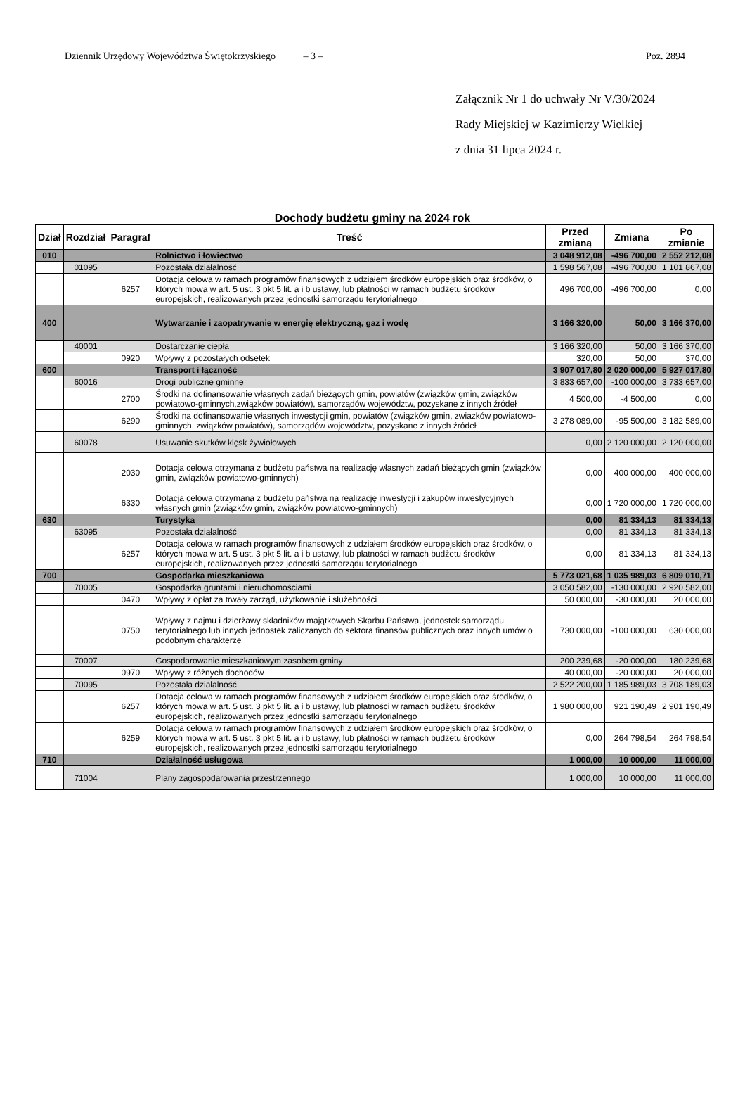Dziennik Urzędowy Województwa Świętokrzyskiego – 3 – Poz. 2894
Załącznik Nr 1 do uchwały Nr V/30/2024
Rady Miejskiej w Kazimierzy Wielkiej
z dnia 31 lipca 2024 r.
Dochody budżetu gminy na 2024 rok
| Dział | Rozdział | Paragraf | Treść | Przed zmianą | Zmiana | Po zmianie |
| --- | --- | --- | --- | --- | --- | --- |
| 010 | | | Rolnictwo i łowiectwo | 3 048 912,08 | -496 700,00 | 2 552 212,08 |
| | 01095 | | Pozostała działalność | 1 598 567,08 | -496 700,00 | 1 101 867,08 |
| | | 6257 | Dotacja celowa w ramach programów finansowych z udziałem środków europejskich oraz środków, o których mowa w art. 5 ust. 3 pkt 5 lit. a i b ustawy, lub płatności w ramach budżetu środków europejskich, realizowanych przez jednostki samorządu terytorialnego | 496 700,00 | -496 700,00 | 0,00 |
| 400 | | | Wytwarzanie i zaopatrywanie w energię elektryczną, gaz i wodę | 3 166 320,00 | 50,00 | 3 166 370,00 |
| | 40001 | | Dostarczanie ciepła | 3 166 320,00 | 50,00 | 3 166 370,00 |
| | | 0920 | Wpływy z pozostałych odsetek | 320,00 | 50,00 | 370,00 |
| 600 | | | Transport i łączność | 3 907 017,80 | 2 020 000,00 | 5 927 017,80 |
| | 60016 | | Drogi publiczne gminne | 3 833 657,00 | -100 000,00 | 3 733 657,00 |
| | | 2700 | Środki na dofinansowanie własnych zadań bieżących gmin, powiatów (związków gmin, związków powiatowo-gminnych,związków powiatów), samorządów województw, pozyskane z innych źródeł | 4 500,00 | -4 500,00 | 0,00 |
| | | 6290 | Środki na dofinansowanie własnych inwestycji gmin, powiatów (związków gmin, zwiazków powiatowo-gminnych, związków powiatów), samorządów województw, pozyskane z innych źródeł | 3 278 089,00 | -95 500,00 | 3 182 589,00 |
| | 60078 | | Usuwanie skutków klęsk żywiołowych | 0,00 | 2 120 000,00 | 2 120 000,00 |
| | | 2030 | Dotacja celowa otrzymana z budżetu państwa na realizację własnych zadań bieżących gmin (związków gmin, związków powiatowo-gminnych) | 0,00 | 400 000,00 | 400 000,00 |
| | | 6330 | Dotacja celowa otrzymana z budżetu państwa na realizację inwestycji i zakupów inwestycyjnych własnych gmin (związków gmin, związków powiatowo-gminnych) | 0,00 | 1 720 000,00 | 1 720 000,00 |
| 630 | | | Turystyka | 0,00 | 81 334,13 | 81 334,13 |
| | 63095 | | Pozostała działalność | 0,00 | 81 334,13 | 81 334,13 |
| | | 6257 | Dotacja celowa w ramach programów finansowych z udziałem środków europejskich oraz środków, o których mowa w art. 5 ust. 3 pkt 5 lit. a i b ustawy, lub płatności w ramach budżetu środków europejskich, realizowanych przez jednostki samorządu terytorialnego | 0,00 | 81 334,13 | 81 334,13 |
| 700 | | | Gospodarka mieszkaniowa | 5 773 021,68 | 1 035 989,03 | 6 809 010,71 |
| | 70005 | | Gospodarka gruntami i nieruchomościami | 3 050 582,00 | -130 000,00 | 2 920 582,00 |
| | | 0470 | Wpływy z opłat za trwały zarząd, użytkowanie i służebności | 50 000,00 | -30 000,00 | 20 000,00 |
| | | 0750 | Wpływy z najmu i dzierżawy składników majątkowych Skarbu Państwa, jednostek samorządu terytorialnego lub innych jednostek zaliczanych do sektora finansów publicznych oraz innych umów o podobnym charakterze | 730 000,00 | -100 000,00 | 630 000,00 |
| | 70007 | | Gospodarowanie mieszkaniowym zasobem gminy | 200 239,68 | -20 000,00 | 180 239,68 |
| | | 0970 | Wpływy z różnych dochodów | 40 000,00 | -20 000,00 | 20 000,00 |
| | 70095 | | Pozostała działalność | 2 522 200,00 | 1 185 989,03 | 3 708 189,03 |
| | | 6257 | Dotacja celowa w ramach programów finansowych z udziałem środków europejskich oraz środków, o których mowa w art. 5 ust. 3 pkt 5 lit. a i b ustawy, lub płatności w ramach budżetu środków europejskich, realizowanych przez jednostki samorządu terytorialnego | 1 980 000,00 | 921 190,49 | 2 901 190,49 |
| | | 6259 | Dotacja celowa w ramach programów finansowych z udziałem środków europejskich oraz środków, o których mowa w art. 5 ust. 3 pkt 5 lit. a i b ustawy, lub płatności w ramach budżetu środków europejskich, realizowanych przez jednostki samorządu terytorialnego | 0,00 | 264 798,54 | 264 798,54 |
| 710 | | | Działalność usługowa | 1 000,00 | 10 000,00 | 11 000,00 |
| | 71004 | | Plany zagospodarowania przestrzennego | 1 000,00 | 10 000,00 | 11 000,00 |